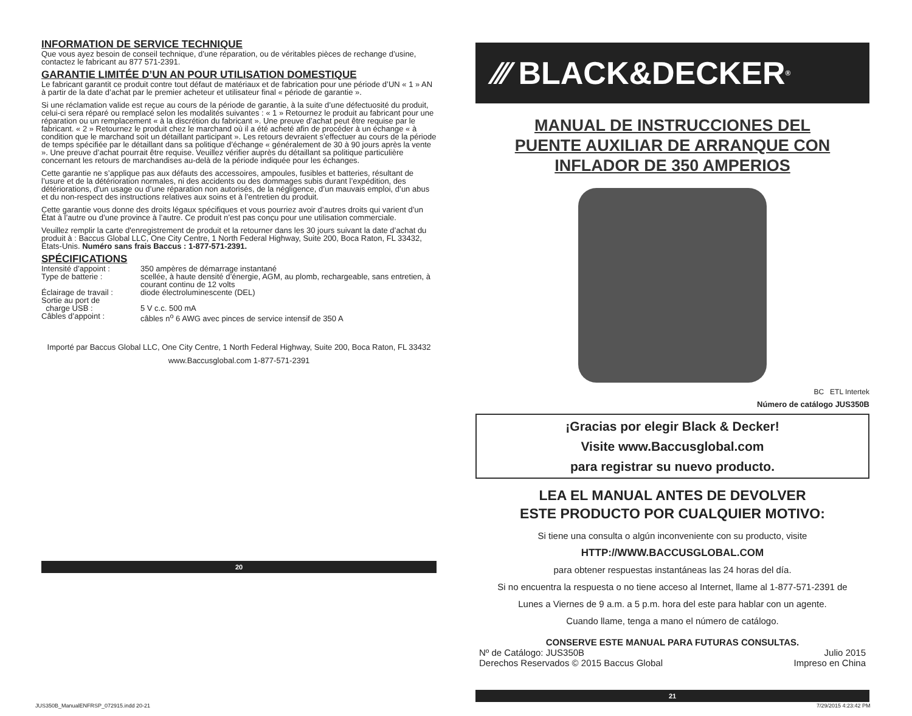INFORMATION DE SERVICE TECHNIQUE
Que vous ayez besoin de conseil technique, d’une réparation, ou de véritables pièces de rechange d’usine, contactez le fabricant au 877 571-2391.
GARANTIE LIMITÉE D’UN AN POUR UTILISATION DOMESTIQUE
Le fabricant garantit ce produit contre tout défaut de matériaux et de fabrication pour une période d’UN « 1 » AN à partir de la date d’achat par le premier acheteur et utilisateur final « période de garantie ».
Si une réclamation valide est reçue au cours de la période de garantie, à la suite d’une défectuosité du produit, celui-ci sera réparé ou remplacé selon les modalités suivantes : « 1 » Retournez le produit au fabricant pour une réparation ou un remplacement « à la discrétion du fabricant ». Une preuve d’achat peut être requise par le fabricant. « 2 » Retournez le produit chez le marchand où il a été acheté afin de procéder à un échange « à condition que le marchand soit un détaillant participant ». Les retours devraient s’effectuer au cours de la période de temps spécifiée par le détaillant dans sa politique d’échange « généralement de 30 à 90 jours après la vente ». Une preuve d’achat pourrait être requise. Veuillez vérifier auprès du détaillant sa politique particulière concernant les retours de marchandises au-delà de la période indiquée pour les échanges.
Cette garantie ne s’applique pas aux défauts des accessoires, ampoules, fusibles et batteries, résultant de l’usure et de la détérioration normales, ni des accidents ou des dommages subis durant l’expédition, des détériorations, d’un usage ou d’une réparation non autorisés, de la négligence, d’un mauvais emploi, d’un abus et du non-respect des instructions relatives aux soins et à l’entretien du produit.
Cette garantie vous donne des droits légaux spécifiques et vous pourriez avoir d’autres droits qui varient d’un État à l’autre ou d’une province à l’autre. Ce produit n’est pas conçu pour une utilisation commerciale.
Veuillez remplir la carte d'enregistrement de produit et la retourner dans les 30 jours suivant la date d’achat du produit à : Baccus Global LLC, One City Centre, 1 North Federal Highway, Suite 200, Boca Raton, FL 33432, États-Unis. Numéro sans frais Baccus : 1-877-571-2391.
SPÉCIFICATIONS
| Intensité d’appoint : | 350 ampères de démarrage instantané |
| Type de batterie : | scellée, à haute densité d’énergie, AGM, au plomb, rechargeable, sans entretien, à courant continu de 12 volts |
| Éclairage de travail : | diode électroluminescente (DEL) |
| Sortie au port de charge USB : | 5 V c.c. 500 mA |
| Câbles d’appoint : | câbles n<sup>o</sup> 6 AWG avec pinces de service intensif de 350 A |
Importé par Baccus Global LLC, One City Centre, 1 North Federal Highway, Suite 200, Boca Raton, FL 33432
www.Baccusglobal.com 1-877-571-2391
20
⁄⁄⁄ BLACK&DECKER<sup>®</sup>
MANUAL DE INSTRUCCIONES DEL
PUENTE AUXILIAR DE ARRANQUE CON
INFLADOR DE 350 AMPERIOS
BC ETL Intertek
Número de catálogo JUS350B
¡Gracias por elegir Black & Decker!
Visite www.Baccusglobal.com
para registrar su nuevo producto.
LEA EL MANUAL ANTES DE DEVOLVER
ESTE PRODUCTO POR CUALQUIER MOTIVO:
Si tiene una consulta o algún inconveniente con su producto, visite
HTTP://WWW.BACCUSGLOBAL.COM
para obtener respuestas instantáneas las 24 horas del día.
Si no encuentra la respuesta o no tiene acceso al Internet, llame al 1-877-571-2391 de
Lunes a Viernes de 9 a.m. a 5 p.m. hora del este para hablar con un agente.
Cuando llame, tenga a mano el número de catálogo.
CONSERVE ESTE MANUAL PARA FUTURAS CONSULTAS.
Nº de Catálogo: JUS350B
Derechos Reservados © 2015 Baccus Global
Julio 2015
Impreso en China
21
JUS350B_ManualENFRSP_072915.indd 20-21
7/29/2015 4:23:42 PM